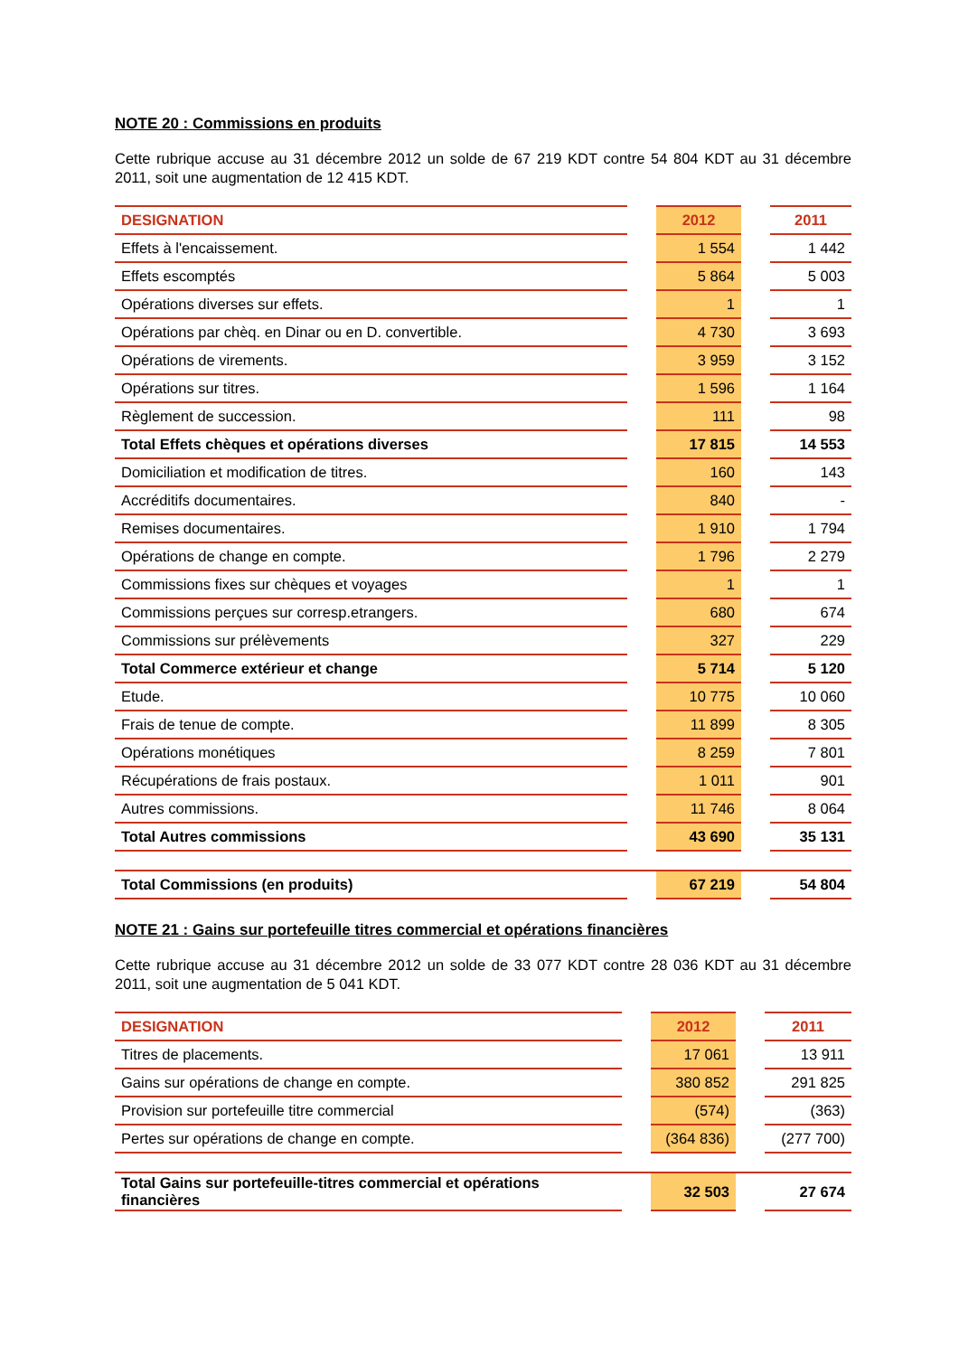NOTE 20 : Commissions en produits
Cette rubrique accuse au 31 décembre 2012 un solde de 67 219 KDT contre 54 804 KDT au 31 décembre 2011, soit une augmentation de 12 415 KDT.
| DESIGNATION | | 2012 | | 2011 |
| --- | --- | --- | --- | --- |
| Effets à l'encaissement. | | 1 554 | | 1 442 |
| Effets escomptés | | 5 864 | | 5 003 |
| Opérations diverses sur effets. | | 1 | | 1 |
| Opérations par chèq. en Dinar ou en D. convertible. | | 4 730 | | 3 693 |
| Opérations de virements. | | 3 959 | | 3 152 |
| Opérations sur titres. | | 1 596 | | 1 164 |
| Règlement de succession. | | 111 | | 98 |
| Total Effets chèques et opérations diverses | | 17 815 | | 14 553 |
| Domiciliation et modification de titres. | | 160 | | 143 |
| Accréditifs documentaires. | | 840 | | - |
| Remises documentaires. | | 1 910 | | 1 794 |
| Opérations de change en compte. | | 1 796 | | 2 279 |
| Commissions fixes sur chèques et voyages | | 1 | | 1 |
| Commissions perçues sur corresp.etrangers. | | 680 | | 674 |
| Commissions sur prélèvements | | 327 | | 229 |
| Total Commerce extérieur et change | | 5 714 | | 5 120 |
| Etude. | | 10 775 | | 10 060 |
| Frais de tenue de compte. | | 11 899 | | 8 305 |
| Opérations monétiques | | 8 259 | | 7 801 |
| Récupérations de frais postaux. | | 1 011 | | 901 |
| Autres commissions. | | 11 746 | | 8 064 |
| Total Autres commissions | | 43 690 | | 35 131 |
| Total Commissions (en produits) | | 67 219 | | 54 804 |
NOTE 21 : Gains sur portefeuille titres commercial et opérations financières
Cette rubrique accuse au 31 décembre 2012 un solde de 33 077 KDT contre 28 036 KDT au 31 décembre 2011, soit une augmentation de 5 041 KDT.
| DESIGNATION | | 2012 | | 2011 |
| --- | --- | --- | --- | --- |
| Titres de placements. | | 17 061 | | 13 911 |
| Gains sur opérations de change en compte. | | 380 852 | | 291 825 |
| Provision sur portefeuille titre commercial | | (574) | | (363) |
| Pertes sur opérations de change en compte. | | (364 836) | | (277 700) |
| Total Gains sur portefeuille-titres commercial et opérations financières | | 32 503 | | 27 674 |